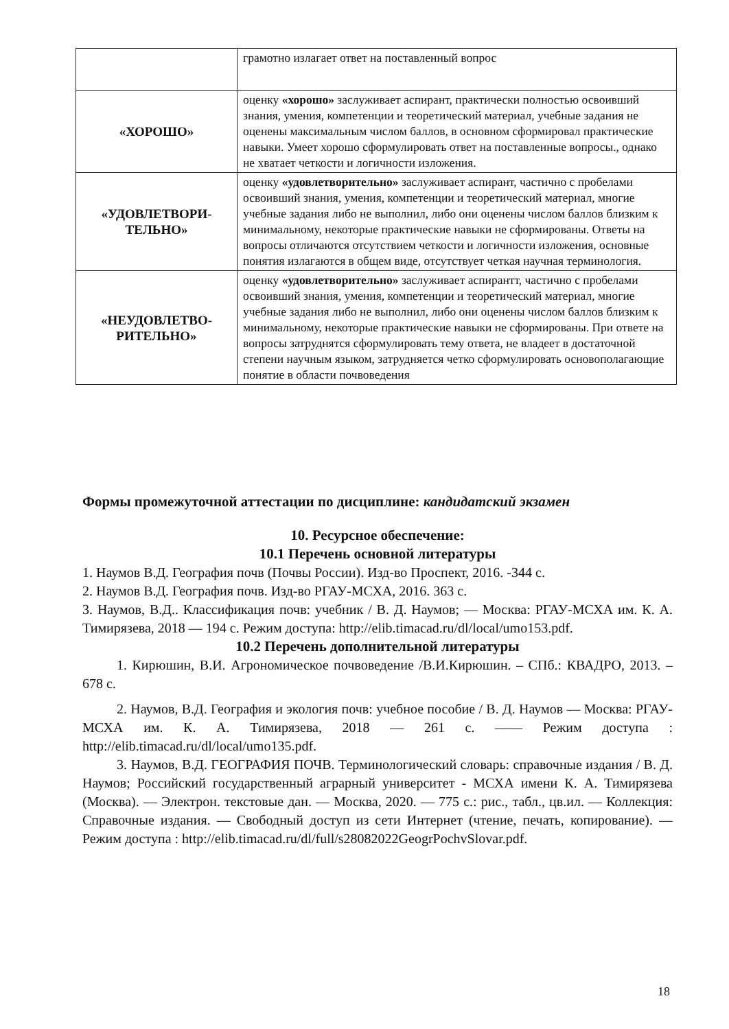| | грамотно излагает ответ на поставленный вопрос |
| «ХОРОШО» | оценку «хорошо» заслуживает аспирант, практически полностью освоивший знания, умения, компетенции и теоретический материал, учебные задания не оценены максимальным числом баллов, в основном сформировал практические навыки. Умеет хорошо сформулировать ответ на поставленные вопросы., однако не хватает четкости и логичности изложения. |
| «УДОВЛЕТВОРИ- ТЕЛЬНО» | оценку «удовлетворительно» заслуживает аспирант, частично с пробелами освоивший знания, умения, компетенции и теоретический материал, многие учебные задания либо не выполнил, либо они оценены числом баллов близким к минимальному, некоторые практические навыки не сформированы. Ответы на вопросы отличаются отсутствием четкости и логичности изложения, основные понятия излагаются в общем виде, отсутствует четкая научная терминология. |
| «НЕУДОВЛЕТВО- РИТЕЛЬНО» | оценку «удовлетворительно» заслуживает аспирантт, частично с пробелами освоивший знания, умения, компетенции и теоретический материал, многие учебные задания либо не выполнил, либо они оценены числом баллов близким к минимальному, некоторые практические навыки не сформированы. При ответе на вопросы затруднятся сформулировать тему ответа, не владеет в достаточной степени научным языком, затрудняется четко сформулировать основополагающие понятие в области почвоведения |
Формы промежуточной аттестации по дисциплине: кандидатский экзамен
10. Ресурсное обеспечение:
10.1 Перечень основной литературы
1. Наумов В.Д. География почв (Почвы России). Изд-во Проспект, 2016. -344 с.
2. Наумов В.Д. География почв. Изд-во РГАУ-МСХА, 2016. 363 с.
3. Наумов, В.Д.. Классификация почв: учебник / В. Д. Наумов; — Москва: РГАУ-МСХА им. К. А. Тимирязева, 2018 — 194 с. Режим доступа: http://elib.timacad.ru/dl/local/umo153.pdf.
10.2 Перечень дополнительной литературы
1. Кирюшин, В.И. Агрономическое почвоведение /В.И.Кирюшин. – СПб.: КВАДРО, 2013. – 678 с.
2. Наумов, В.Д. География и экология почв: учебное пособие / В. Д. Наумов — Москва: РГАУ-МСХА им. К. А. Тимирязева, 2018 — 261 с. —— Режим доступа : http://elib.timacad.ru/dl/local/umo135.pdf.
3. Наумов, В.Д. ГЕОГРАФИЯ ПОЧВ. Терминологический словарь: справочные издания / В. Д. Наумов; Российский государственный аграрный университет - МСХА имени К. А. Тимирязева (Москва). — Электрон. текстовые дан. — Москва, 2020. — 775 с.: рис., табл., цв.ил. — Коллекция: Справочные издания. — Свободный доступ из сети Интернет (чтение, печать, копирование). — Режим доступа : http://elib.timacad.ru/dl/full/s28082022GeogrPochvSlovar.pdf.
18